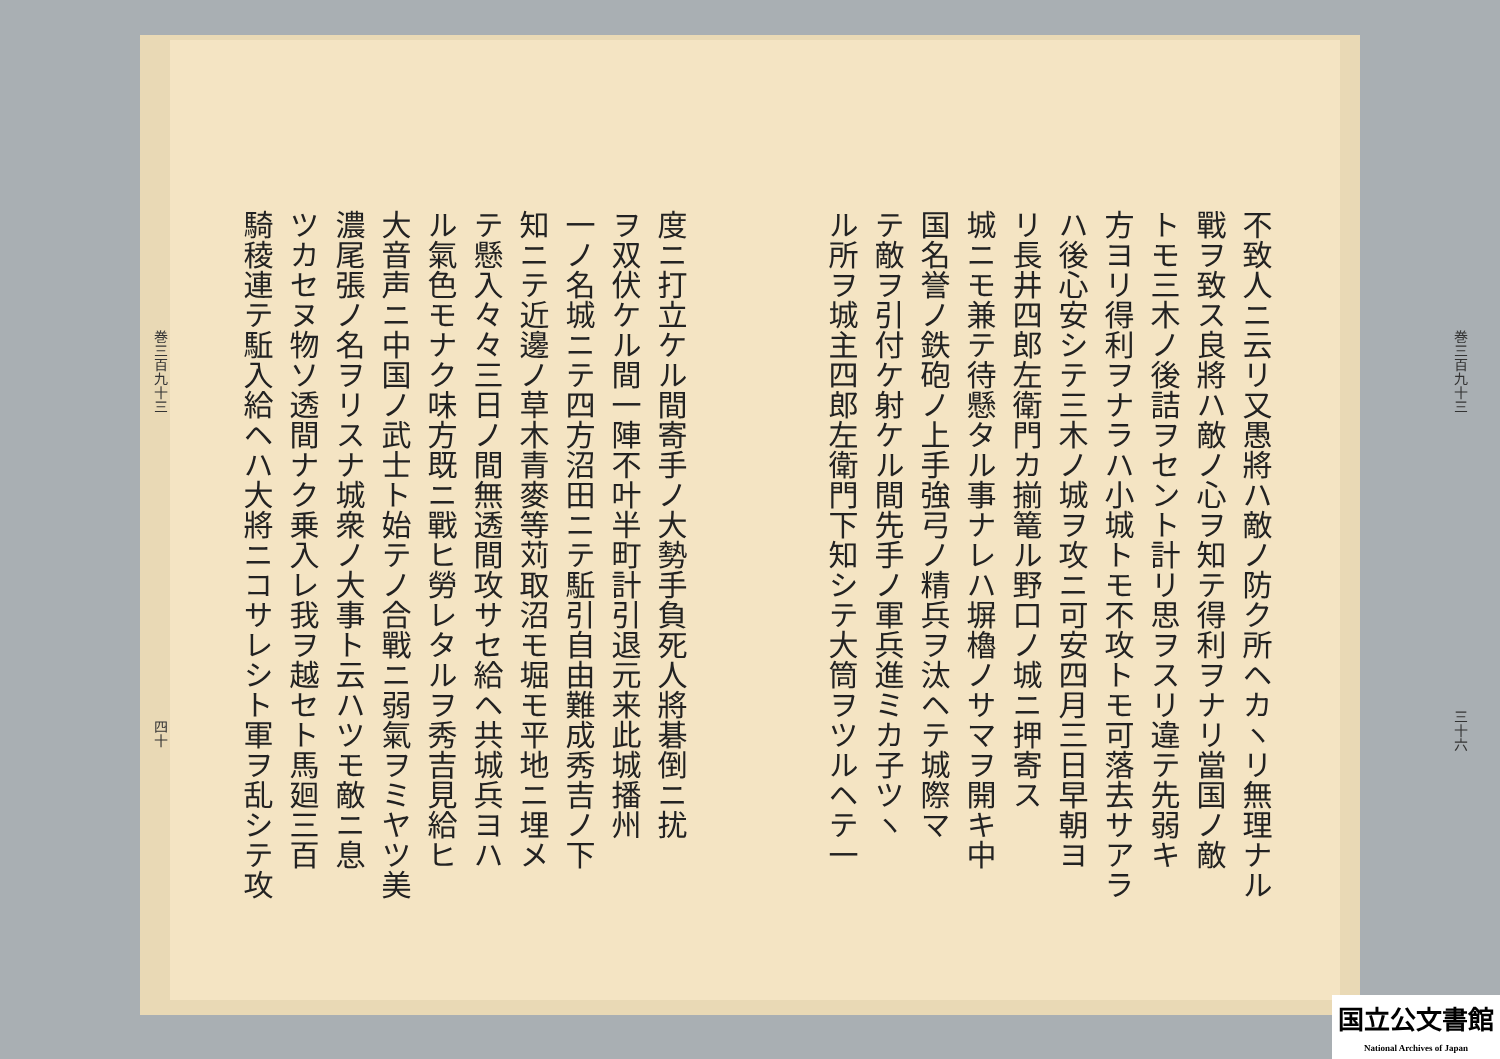不致人ニ云リ又愚將ハ敵ノ防ク所ヘカヽリ無理ナル
戰ヲ致ス良將ハ敵ノ心ヲ知テ得利ヲナリ當国ノ敵
トモ三木ノ後詰ヲセント計リ思ヲスリ違テ先弱キ
方ヨリ得利ヲナラハ小城トモ不攻トモ可落去サアラ
ハ後心安シテ三木ノ城ヲ攻ニ可安四月三日早朝ヨ
リ長井四郎左衛門カ揃篭ル野口ノ城ニ押寄ス
城ニモ兼テ待懸タル事ナレハ塀櫓ノサマヲ開キ中
国名誉ノ鉄砲ノ上手強弓ノ精兵ヲ汰ヘテ城際マ
テ敵ヲ引付ケ射ケル間先手ノ軍兵進ミカ子ツヽ
ル所ヲ城主四郎左衛門下知シテ大筒ヲツルヘテ一
度ニ打立ケル間寄手ノ大勢手負死人將碁倒ニ扰
ヲ双伏ケル間一陣不叶半町計引退元来此城播州
一ノ名城ニテ四方沼田ニテ駈引自由難成秀吉ノ下
知ニテ近邊ノ草木青麥等苅取沼モ堀モ平地ニ埋メ
テ懸入々々三日ノ間無透間攻サセ給ヘ共城兵ヨハ
ル氣色モナク味方既ニ戰ヒ勞レタルヲ秀吉見給ヒ
大音声ニ中国ノ武士ト始テノ合戰ニ弱氣ヲミヤツ美
濃尾張ノ名ヲリスナ城衆ノ大事ト云ハツモ敵ニ息
ツカセヌ物ソ透間ナク乗入レ我ヲ越セト馬廻三百
騎稜連テ駈入給ヘハ大將ニコサレシト軍ヲ乱シテ攻
巻三百九十三
三十六
巻三百九十三
四十
国立公文書館
National Archives of Japan